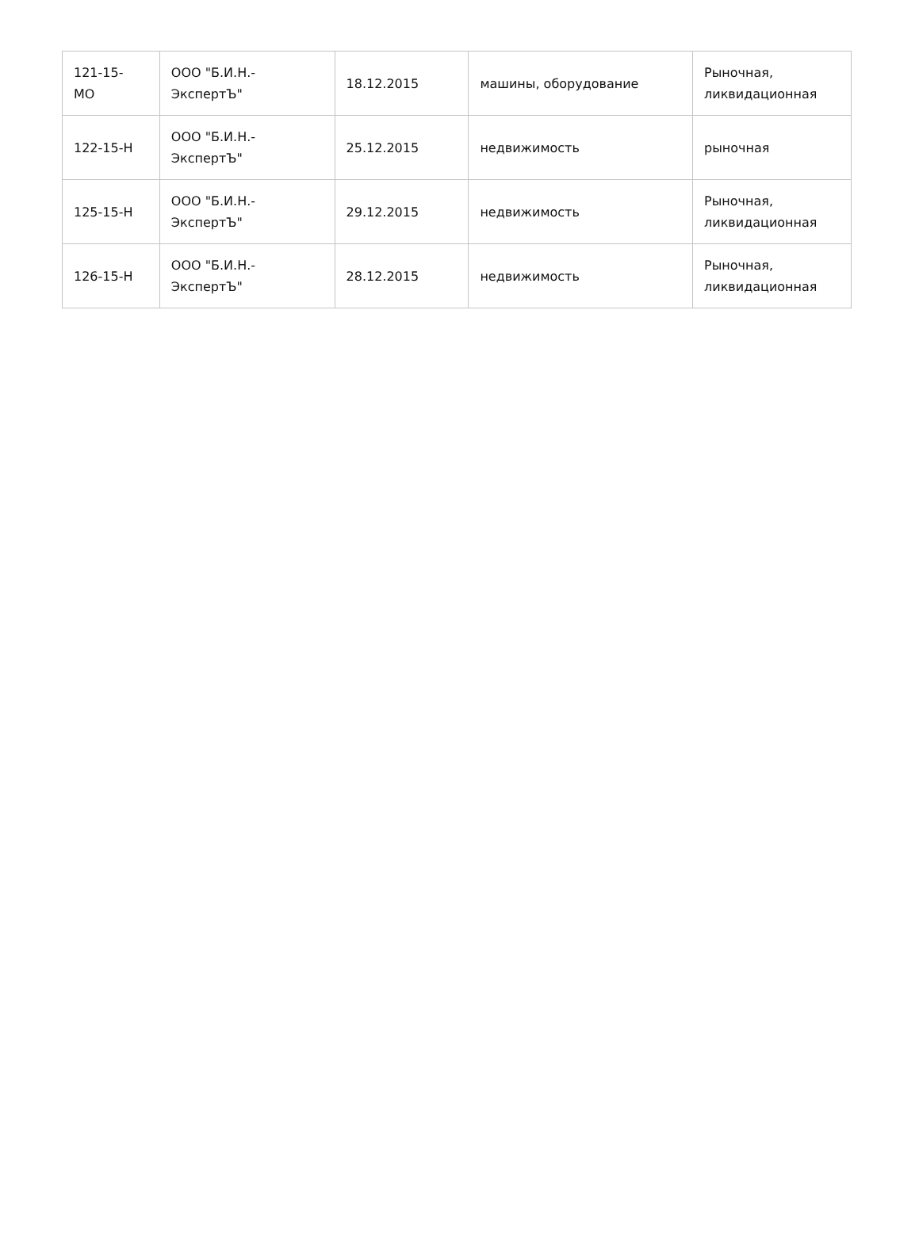| 121-15- МО | ООО "Б.И.Н.- ЭкспертЪ" | 18.12.2015 | машины, оборудование | Рыночная, ликвидационная |
| 122-15-Н | ООО "Б.И.Н.- ЭкспертЪ" | 25.12.2015 | недвижимость | рыночная |
| 125-15-Н | ООО "Б.И.Н.- ЭкспертЪ" | 29.12.2015 | недвижимость | Рыночная, ликвидационная |
| 126-15-Н | ООО "Б.И.Н.- ЭкспертЪ" | 28.12.2015 | недвижимость | Рыночная, ликвидационная |